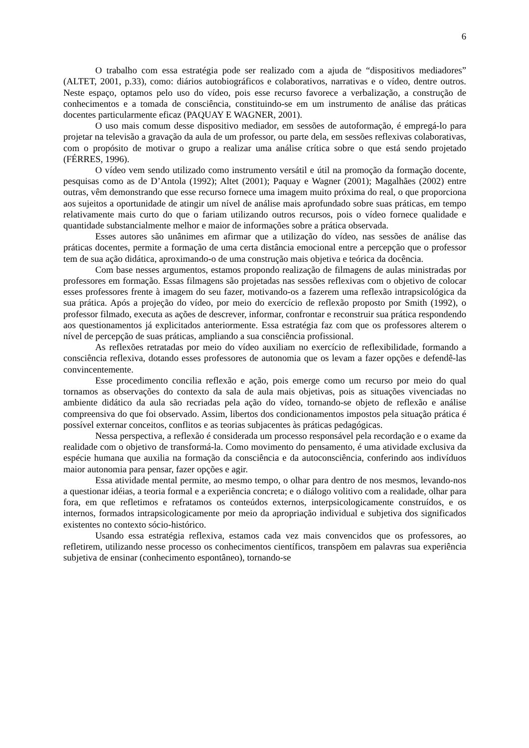6
O trabalho com essa estratégia pode ser realizado com a ajuda de “dispositivos mediadores” (ALTET, 2001, p.33), como: diários autobiográficos e colaborativos, narrativas e o vídeo, dentre outros. Neste espaço, optamos pelo uso do vídeo, pois esse recurso favorece a verbalização, a construção de conhecimentos e a tomada de consciência, constituindo-se em um instrumento de análise das práticas docentes particularmente eficaz (PAQUAY E WAGNER, 2001).
O uso mais comum desse dispositivo mediador, em sessões de autoformação, é empregá-lo para projetar na televisão a gravação da aula de um professor, ou parte dela, em sessões reflexivas colaborativas, com o propósito de motivar o grupo a realizar uma análise crítica sobre o que está sendo projetado (FÉRRES, 1996).
O vídeo vem sendo utilizado como instrumento versátil e útil na promoção da formação docente, pesquisas como as de D’Antola (1992); Altet (2001); Paquay e Wagner (2001); Magalhães (2002) entre outras, vêm demonstrando que esse recurso fornece uma imagem muito próxima do real, o que proporciona aos sujeitos a oportunidade de atingir um nível de análise mais aprofundado sobre suas práticas, em tempo relativamente mais curto do que o fariam utilizando outros recursos, pois o vídeo fornece qualidade e quantidade substancialmente melhor e maior de informações sobre a prática observada.
Esses autores são unânimes em afirmar que a utilização do vídeo, nas sessões de análise das práticas docentes, permite a formação de uma certa distância emocional entre a percepção que o professor tem de sua ação didática, aproximando-o de uma construção mais objetiva e teórica da docência.
Com base nesses argumentos, estamos propondo realização de filmagens de aulas ministradas por professores em formação. Essas filmagens são projetadas nas sessões reflexivas com o objetivo de colocar esses professores frente à imagem do seu fazer, motivando-os a fazerem uma reflexão intrapsicológica da sua prática. Após a projeção do vídeo, por meio do exercício de reflexão proposto por Smith (1992), o professor filmado, executa as ações de descrever, informar, confrontar e reconstruir sua prática respondendo aos questionamentos já explicitados anteriormente. Essa estratégia faz com que os professores alterem o nível de percepção de suas práticas, ampliando a sua consciência profissional.
As reflexões retratadas por meio do vídeo auxiliam no exercício de reflexibilidade, formando a consciência reflexiva, dotando esses professores de autonomia que os levam a fazer opções e defendê-las convincentemente.
Esse procedimento concilia reflexão e ação, pois emerge como um recurso por meio do qual tornamos as observações do contexto da sala de aula mais objetivas, pois as situações vivenciadas no ambiente didático da aula são recriadas pela ação do vídeo, tornando-se objeto de reflexão e análise compreensiva do que foi observado. Assim, libertos dos condicionamentos impostos pela situação prática é possível externar conceitos, conflitos e as teorias subjacentes às práticas pedagógicas.
Nessa perspectiva, a reflexão é considerada um processo responsável pela recordação e o exame da realidade com o objetivo de transformá-la. Como movimento do pensamento, é uma atividade exclusiva da espécie humana que auxilia na formação da consciência e da autoconsciência, conferindo aos indivíduos maior autonomia para pensar, fazer opções e agir.
Essa atividade mental permite, ao mesmo tempo, o olhar para dentro de nos mesmos, levando-nos a questionar idéias, a teoria formal e a experiência concreta; e o diálogo volitivo com a realidade, olhar para fora, em que refletimos e refratamos os conteúdos externos, interpsicologicamente construídos, e os internos, formados intrapsicologicamente por meio da apropriação individual e subjetiva dos significados existentes no contexto sócio-histórico.
Usando essa estratégia reflexiva, estamos cada vez mais convencidos que os professores, ao refletirem, utilizando nesse processo os conhecimentos científicos, transpõem em palavras sua experiência subjetiva de ensinar (conhecimento espontâneo), tornando-se